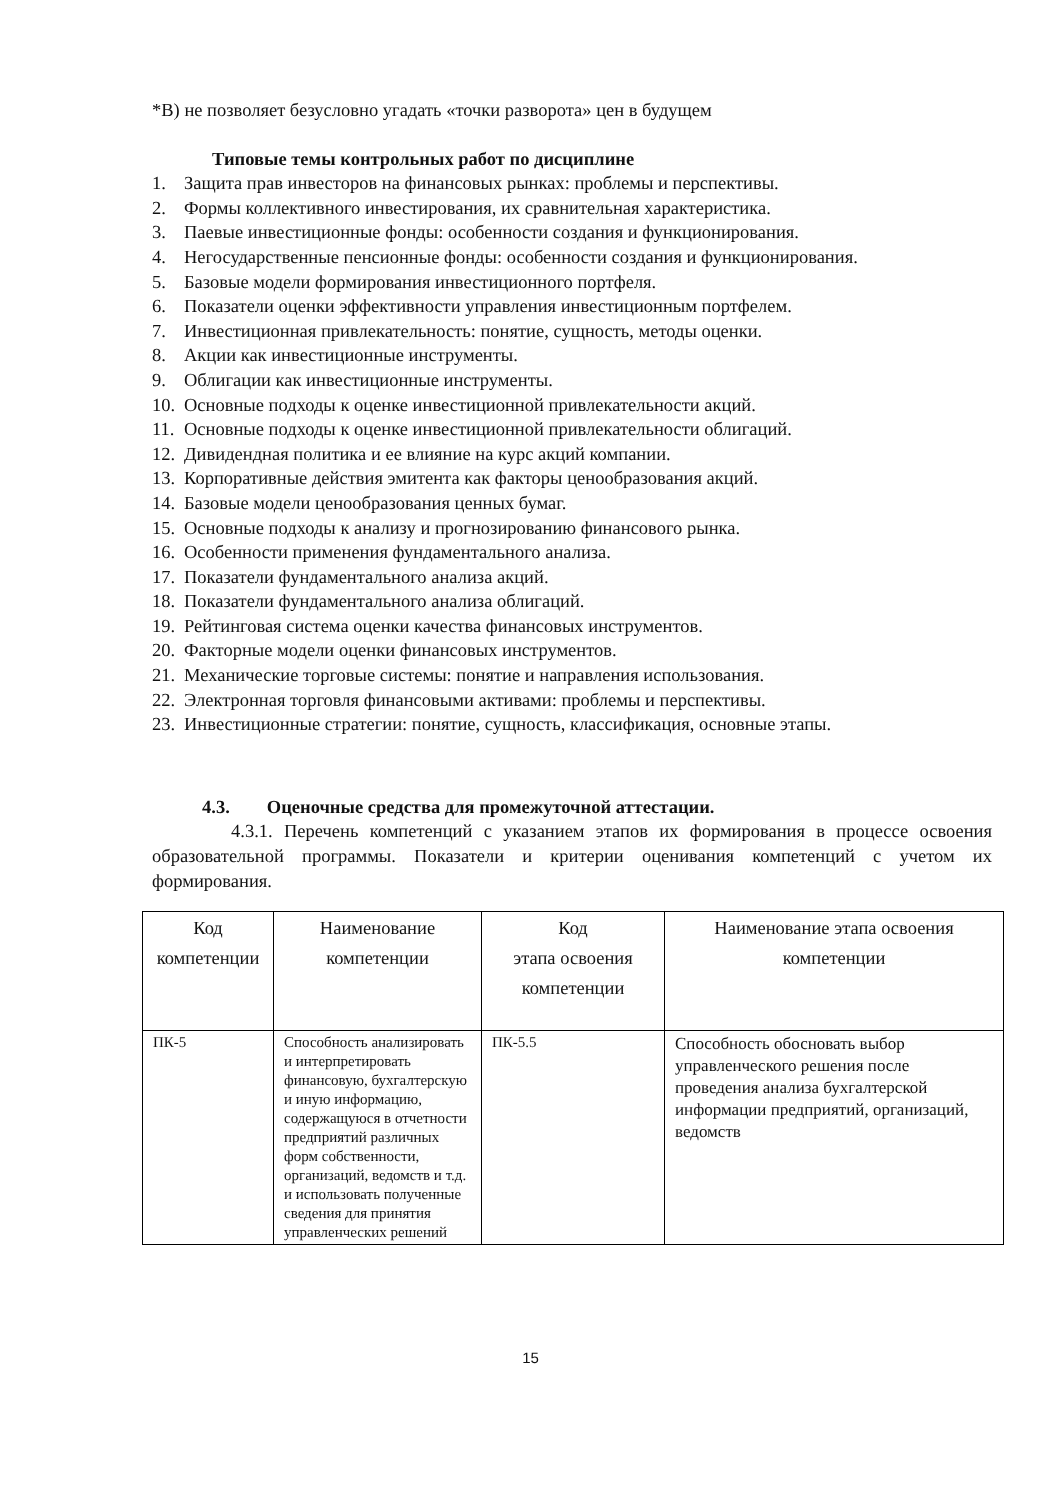*В) не позволяет безусловно угадать «точки разворота» цен в будущем
Типовые темы контрольных работ по дисциплине
1. Защита прав инвесторов на финансовых рынках: проблемы и перспективы.
2. Формы коллективного инвестирования, их сравнительная характеристика.
3. Паевые инвестиционные фонды: особенности создания и функционирования.
4. Негосударственные пенсионные фонды: особенности создания и функционирования.
5. Базовые модели формирования инвестиционного портфеля.
6. Показатели оценки эффективности управления инвестиционным портфелем.
7. Инвестиционная привлекательность: понятие, сущность, методы оценки.
8. Акции как инвестиционные инструменты.
9. Облигации как инвестиционные инструменты.
10. Основные подходы к оценке инвестиционной привлекательности акций.
11. Основные подходы к оценке инвестиционной привлекательности облигаций.
12. Дивидендная политика и ее влияние на курс акций компании.
13. Корпоративные действия эмитента как факторы ценообразования акций.
14. Базовые модели ценообразования ценных бумаг.
15. Основные подходы к анализу и прогнозированию финансового рынка.
16. Особенности применения фундаментального анализа.
17. Показатели фундаментального анализа акций.
18. Показатели фундаментального анализа облигаций.
19. Рейтинговая система оценки качества финансовых инструментов.
20. Факторные модели оценки финансовых инструментов.
21. Механические торговые системы: понятие и направления использования.
22. Электронная торговля финансовыми активами: проблемы и перспективы.
23. Инвестиционные стратегии: понятие, сущность, классификация, основные этапы.
4.3. Оценочные средства для промежуточной аттестации.
4.3.1. Перечень компетенций с указанием этапов их формирования в процессе освоения образовательной программы. Показатели и критерии оценивания компетенций с учетом их формирования.
| Код компетенции | Наименование компетенции | Код этапа освоения компетенции | Наименование этапа освоения компетенции |
| --- | --- | --- | --- |
| ПК-5 | Способность анализировать и интерпретировать финансовую, бухгалтерскую и иную информацию, содержащуюся в отчетности предприятий различных форм собственности, организаций, ведомств и т.д. и использовать полученные сведения для принятия управленческих решений | ПК-5.5 | Способность обосновать выбор управленческого решения после проведения анализа бухгалтерской информации предприятий, организаций, ведомств |
15